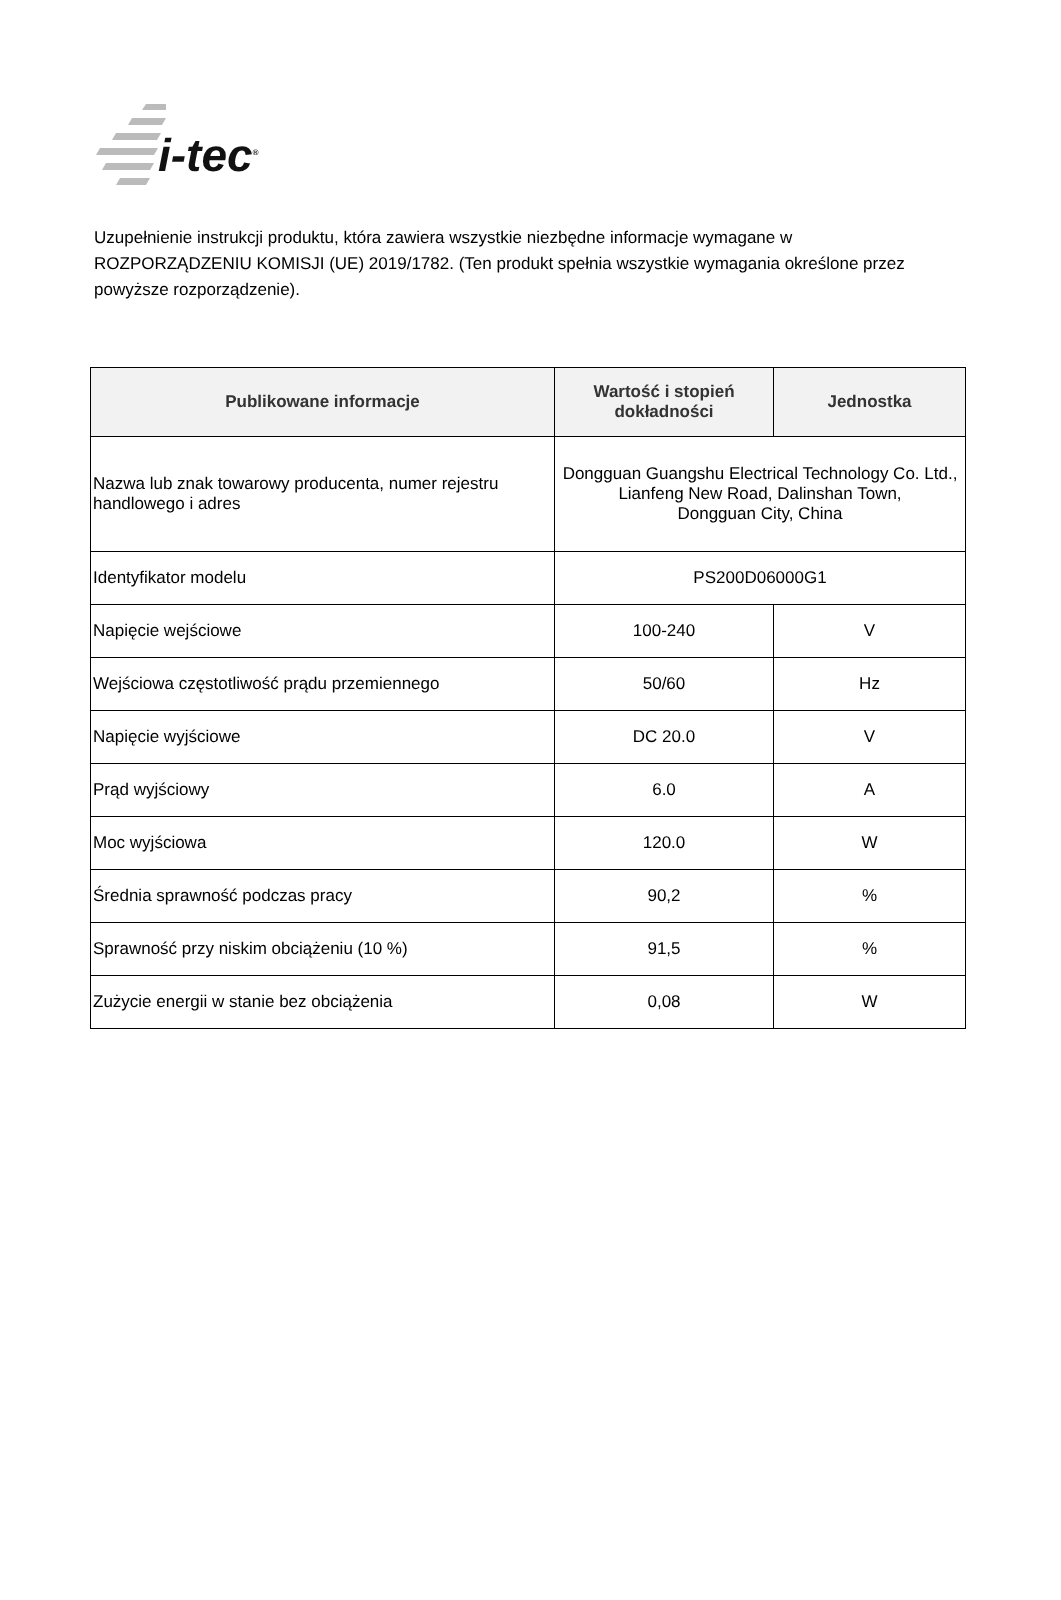i-tec<sup>®</sup>
Uzupełnienie instrukcji produktu, która zawiera wszystkie niezbędne informacje wymagane w ROZPORZĄDZENIU KOMISJI (UE) 2019/1782. (Ten produkt spełnia wszystkie wymagania określone przez powyższe rozporządzenie).
| Publikowane informacje | Wartość i stopień dokładności | Jednostka |
| --- | --- | --- |
| Nazwa lub znak towarowy producenta, numer rejestru handlowego i adres | Dongguan Guangshu Electrical Technology Co. Ltd., Lianfeng New Road, Dalinshan Town, Dongguan City, China | |
| Identyfikator modelu | PS200D06000G1 | |
| Napięcie wejściowe | 100-240 | V |
| Wejściowa częstotliwość prądu przemiennego | 50/60 | Hz |
| Napięcie wyjściowe | DC 20.0 | V |
| Prąd wyjściowy | 6.0 | A |
| Moc wyjściowa | 120.0 | W |
| Średnia sprawność podczas pracy | 90,2 | % |
| Sprawność przy niskim obciążeniu (10 %) | 91,5 | % |
| Zużycie energii w stanie bez obciążenia | 0,08 | W |